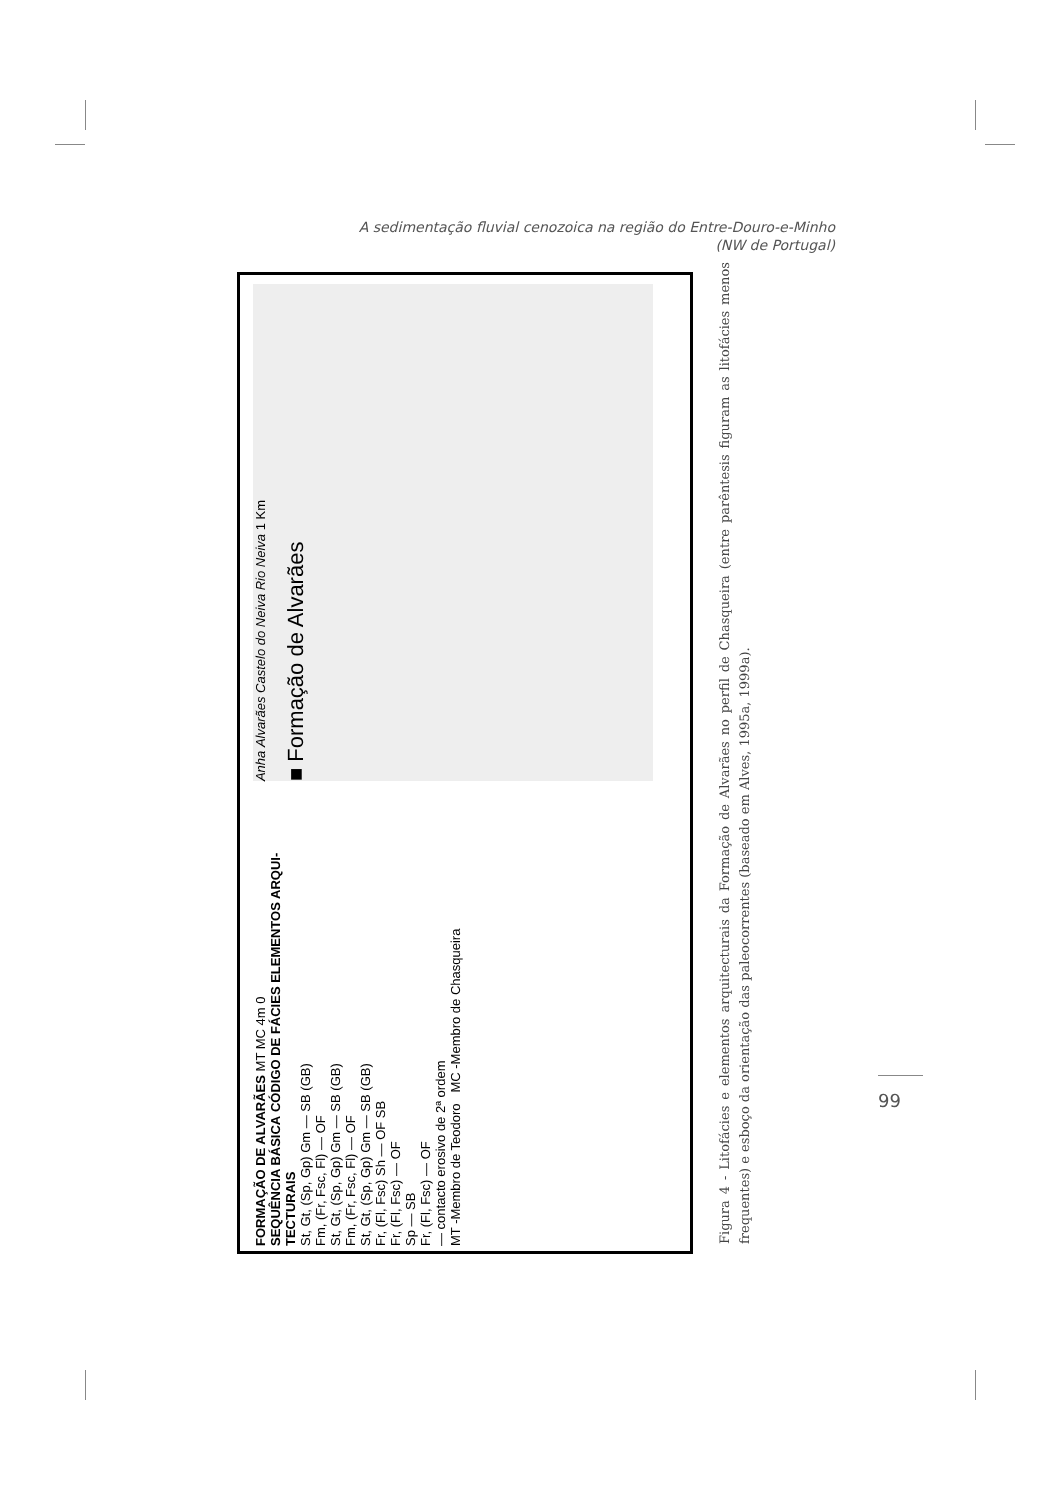A sedimentação fluvial cenozoica na região do Entre-Douro-e-Minho
(NW de Portugal)
FORMAÇÃO DE ALVARÃES MT MC 4m 0
SEQUÊNCIA BÁSICA CÓDIGO DE FÁCIES ELEMENTOS ARQUI-TECTURAIS
St, Gt, (Sp, Gp) Gm — SB (GB)
Fm, (Fr, Fsc, Fl) — OF
St, Gt, (Sp, Gp) Gm — SB (GB)
Fm, (Fr, Fsc, Fl) — OF
St, Gt, (Sp, Gp) Gm — SB (GB)
Fr, (Fl, Fsc) Sh — OF SB
Fr, (Fl, Fsc) — OF
Sp — SB
Fr, (Fl, Fsc) — OF
— contacto erosivo de 2ª ordem
MT -Membro de Teodoro MC -Membro de Chasqueira
Anha Alvarães Castelo do Neiva Rio Neiva 1 Km
■ Formação de Alvarães
Figura 4 - Litofácies e elementos arquitecturais da Formação de Alvarães no perfil de Chasqueira (entre parêntesis figuram as litofácies menos frequentes) e esboço da orientação das paleocorrentes (baseado em Alves, 1995a, 1999a).
99